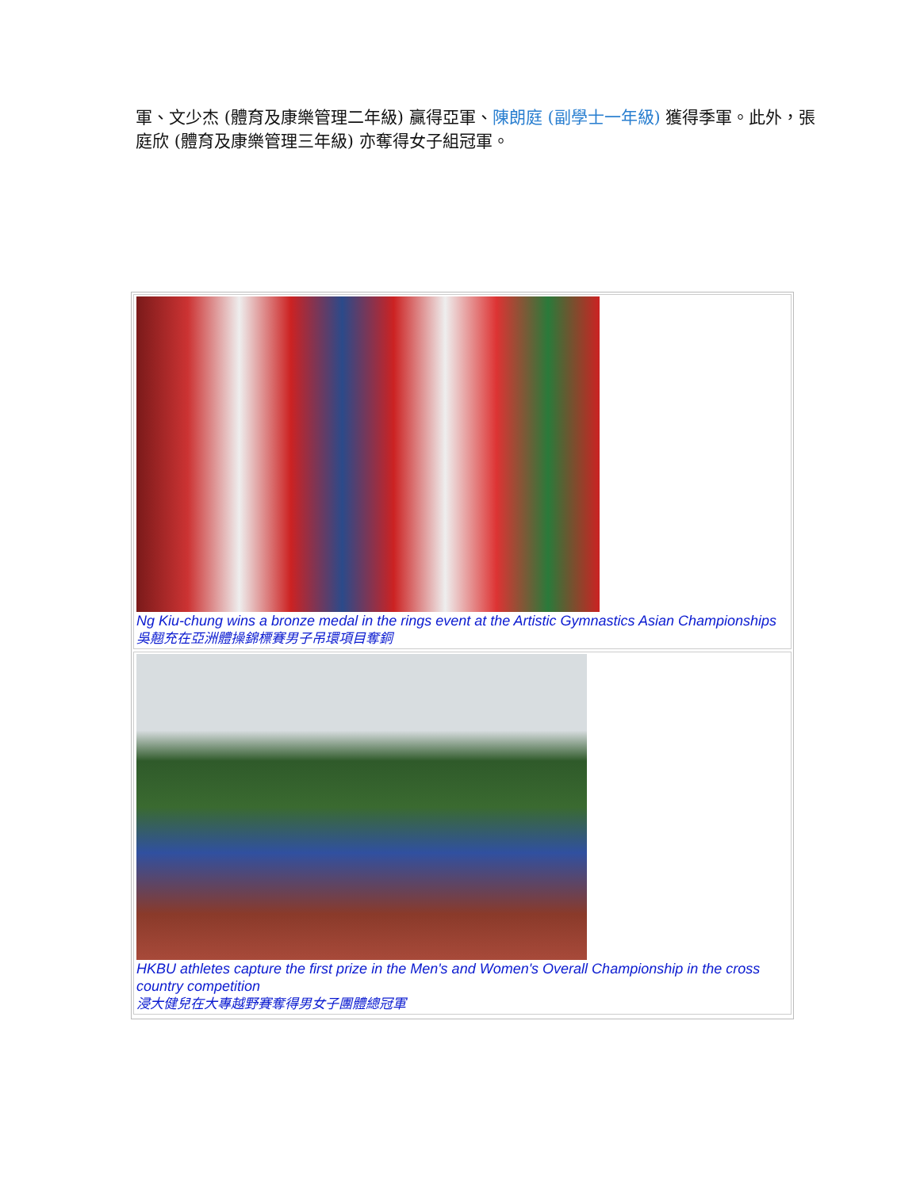軍、文少杰 (體育及康樂管理二年級) 贏得亞軍、陳朗庭 (副學士一年級) 獲得季軍。此外，張庭欣 (體育及康樂管理三年級) 亦奪得女子組冠軍。
Ng Kiu-chung wins a bronze medal in the rings event at the Artistic Gymnastics Asian Championships
吳翹充在亞洲體操錦標賽男子吊環項目奪銅
HKBU athletes capture the first prize in the Men's and Women's Overall Championship in the cross country competition
浸大健兒在大專越野賽奪得男女子團體總冠軍